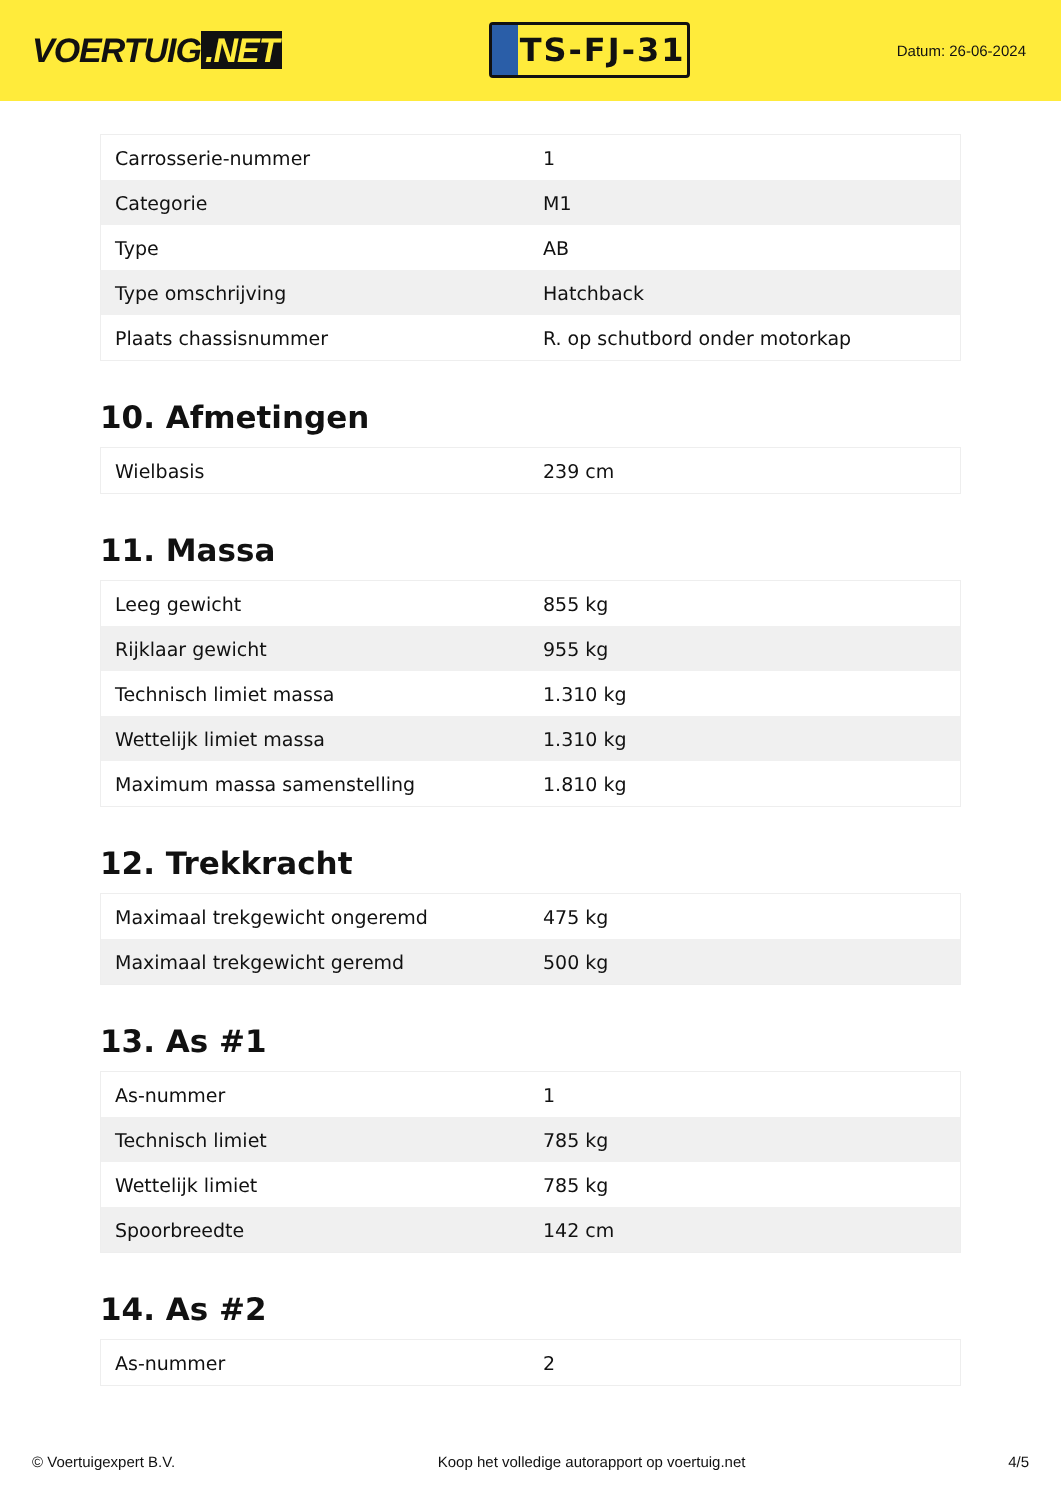VOERTUIG.NET
TS-FJ-31
Datum: 26-06-2024
| Carrosserie-nummer | 1 |
| Categorie | M1 |
| Type | AB |
| Type omschrijving | Hatchback |
| Plaats chassisnummer | R. op schutbord onder motorkap |
10. Afmetingen
| Wielbasis | 239 cm |
11. Massa
| Leeg gewicht | 855 kg |
| Rijklaar gewicht | 955 kg |
| Technisch limiet massa | 1.310 kg |
| Wettelijk limiet massa | 1.310 kg |
| Maximum massa samenstelling | 1.810 kg |
12. Trekkracht
| Maximaal trekgewicht ongeremd | 475 kg |
| Maximaal trekgewicht geremd | 500 kg |
13. As #1
| As-nummer | 1 |
| Technisch limiet | 785 kg |
| Wettelijk limiet | 785 kg |
| Spoorbreedte | 142 cm |
14. As #2
| As-nummer | 2 |
© Voertuigexpert B.V. Koop het volledige autorapport op voertuig.net 4/5